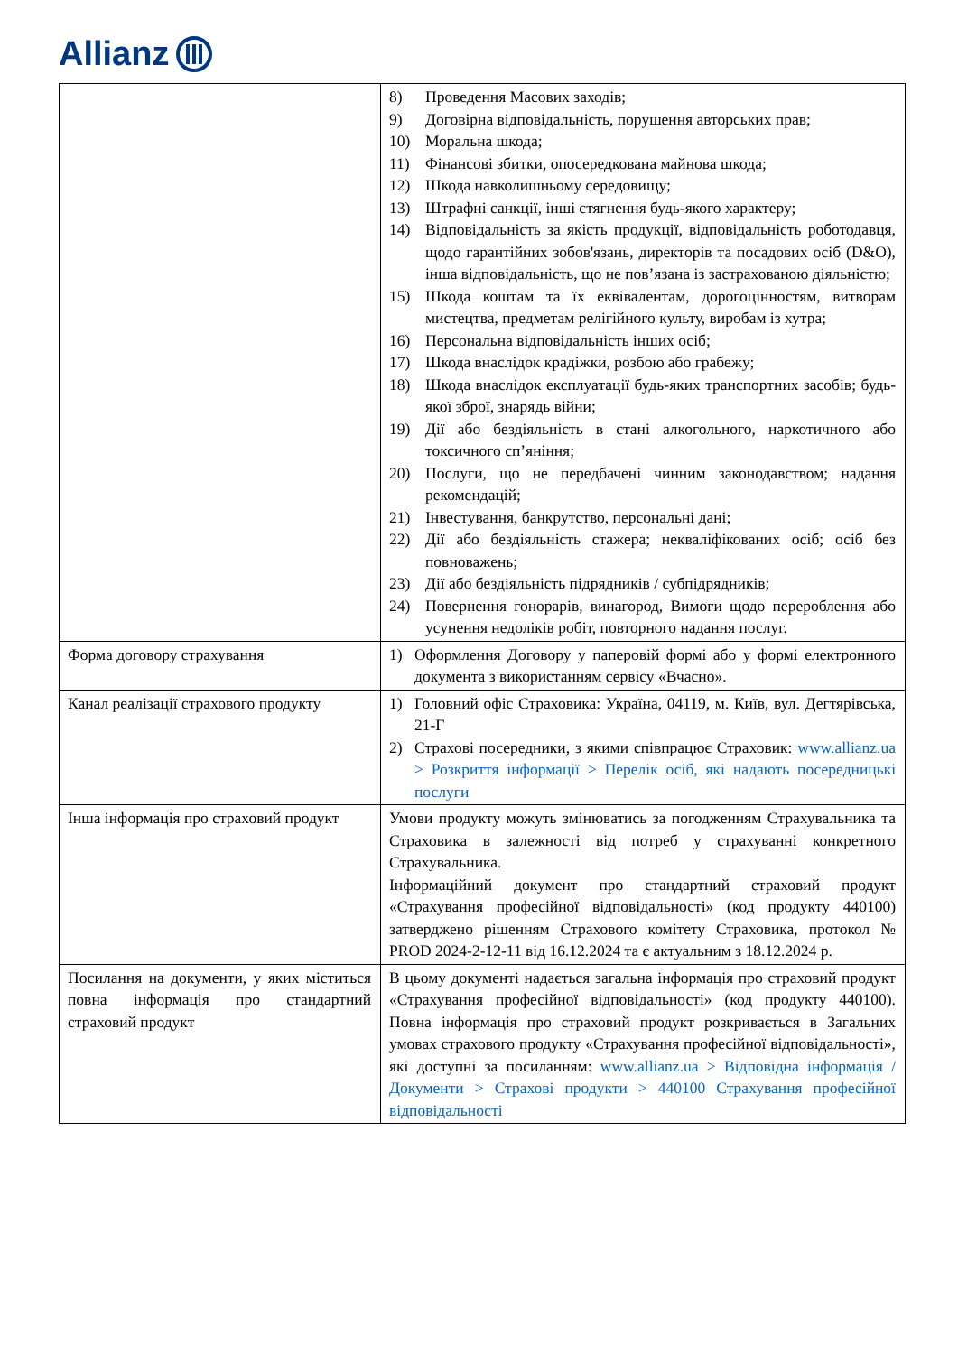Allianz
| | 8) Проведення Масових заходів; 9) Договірна відповідальність, порушення авторських прав; 10) Моральна шкода; 11) Фінансові збитки, опосередкована майнова шкода; 12) Шкода навколишньому середовищу; 13) Штрафні санкції, інші стягнення будь-якого характеру; 14) Відповідальність за якість продукції, відповідальність роботодавця, щодо гарантійних зобов'язань, директорів та посадових осіб (D&O), інша відповідальність, що не пов’язана із застрахованою діяльністю; 15) Шкода коштам та їх еквівалентам, дорогоцінностям, витворам мистецтва, предметам релігійного культу, виробам із хутра; 16) Персональна відповідальність інших осіб; 17) Шкода внаслідок крадіжки, розбою або грабежу; 18) Шкода внаслідок експлуатації будь-яких транспортних засобів; будь-якої зброї, знарядь війни; 19) Дії або бездіяльність в стані алкогольного, наркотичного або токсичного сп’яніння; 20) Послуги, що не передбачені чинним законодавством; надання рекомендацій; 21) Інвестування, банкрутство, персональні дані; 22) Дії або бездіяльність стажера; некваліфікованих осіб; осіб без повноважень; 23) Дії або бездіяльність підрядників / субпідрядників; 24) Повернення гонорарів, винагород, Вимоги щодо перероблення або усунення недоліків робіт, повторного надання послуг. |
| Форма договору страхування | 1) Оформлення Договору у паперовій формі або у формі електронного документа з використанням сервісу «Вчасно». |
| Канал реалізації страхового продукту | 1) Головний офіс Страховика: Україна, 04119, м. Київ, вул. Дегтярівська, 21-Г 2) Страхові посередники, з якими співпрацює Страховик: www.allianz.ua > Розкриття інформації > Перелік осіб, які надають посередницькі послуги |
| Інша інформація про страховий продукт | Умови продукту можуть змінюватись за погодженням Страхувальника та Страховика в залежності від потреб у страхуванні конкретного Страхувальника. Інформаційний документ про стандартний страховий продукт «Страхування професійної відповідальності» (код продукту 440100) затверджено рішенням Страхового комітету Страховика, протокол № PROD 2024-2-12-11 від 16.12.2024 та є актуальним з 18.12.2024 р. |
| Посилання на документи, у яких міститься повна інформація про стандартний страховий продукт | В цьому документі надається загальна інформація про страховий продукт «Страхування професійної відповідальності» (код продукту 440100). Повна інформація про страховий продукт розкривається в Загальних умовах страхового продукту «Страхування професійної відповідальності», які доступні за посиланням: www.allianz.ua > Відповідна інформація / Документи > Страхові продукти > 440100 Страхування професійної відповідальності |